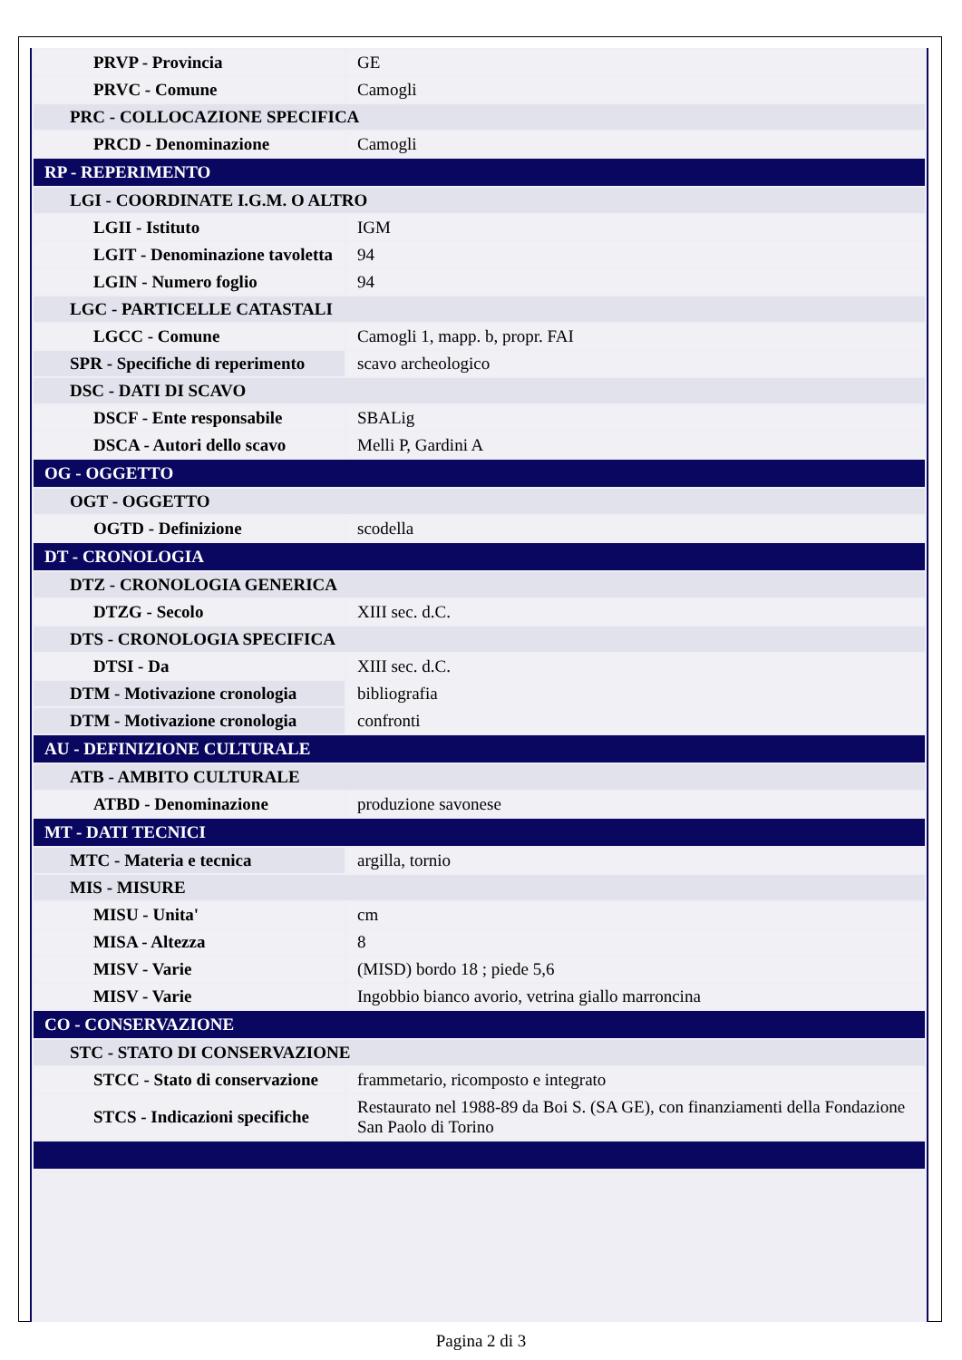| PRVP - Provincia | GE |
| PRVC - Comune | Camogli |
| PRC - COLLOCAZIONE SPECIFICA | |
| PRCD - Denominazione | Camogli |
| RP - REPERIMENTO | |
| LGI - COORDINATE I.G.M. O ALTRO | |
| LGII - Istituto | IGM |
| LGIT - Denominazione tavoletta | 94 |
| LGIN - Numero foglio | 94 |
| LGC - PARTICELLE CATASTALI | |
| LGCC - Comune | Camogli 1, mapp. b, propr. FAI |
| SPR - Specifiche di reperimento | scavo archeologico |
| DSC - DATI DI SCAVO | |
| DSCF - Ente responsabile | SBALig |
| DSCA - Autori dello scavo | Melli P, Gardini A |
| OG - OGGETTO | |
| OGT - OGGETTO | |
| OGTD - Definizione | scodella |
| DT - CRONOLOGIA | |
| DTZ - CRONOLOGIA GENERICA | |
| DTZG - Secolo | XIII sec. d.C. |
| DTS - CRONOLOGIA SPECIFICA | |
| DTSI - Da | XIII sec. d.C. |
| DTM - Motivazione cronologia | bibliografia |
| DTM - Motivazione cronologia | confronti |
| AU - DEFINIZIONE CULTURALE | |
| ATB - AMBITO CULTURALE | |
| ATBD - Denominazione | produzione savonese |
| MT - DATI TECNICI | |
| MTC - Materia e tecnica | argilla, tornio |
| MIS - MISURE | |
| MISU - Unita' | cm |
| MISA - Altezza | 8 |
| MISV - Varie | (MISD) bordo 18 ; piede 5,6 |
| MISV - Varie | Ingobbio bianco avorio, vetrina giallo marroncina |
| CO - CONSERVAZIONE | |
| STC - STATO DI CONSERVAZIONE | |
| STCC - Stato di conservazione | frammetario, ricomposto e integrato |
| STCS - Indicazioni specifiche | Restaurato nel 1988-89 da Boi S. (SA GE), con finanziamenti della Fondazione San Paolo di Torino |
Pagina 2 di 3